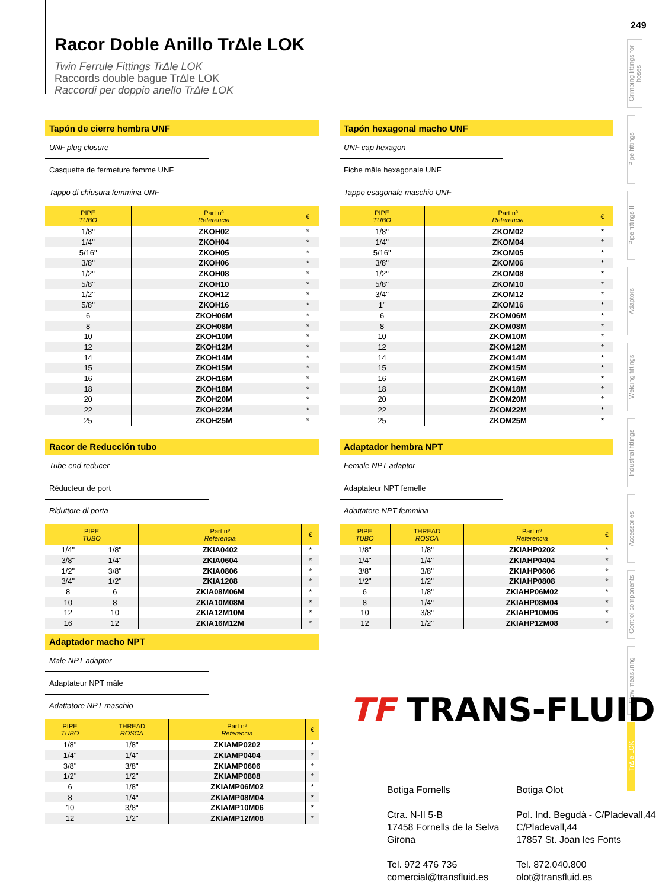Racor Doble Anillo TrΔle LOK
Twin Ferrule Fittings TrΔle LOK
Raccords double bague TrΔle LOK
Raccordi per doppio anello TrΔle LOK
249
Crimping fittings for hoses
Pipe fittings
Pipe fittings II
Adaptors
Welding fittings
Industrial fittings
Accessories
Control components
Flow measuring
TrΔle LOK
Tapón de cierre hembra UNF
UNF plug closure
Casquette de fermeture femme UNF
Tappo di chiusura femmina UNF
| PIPE TUBO | Part nº Referencia | € |
| --- | --- | --- |
| 1/8" | ZKOH02 | * |
| 1/4" | ZKOH04 | * |
| 5/16" | ZKOH05 | * |
| 3/8" | ZKOH06 | * |
| 1/2" | ZKOH08 | * |
| 5/8" | ZKOH10 | * |
| 1/2" | ZKOH12 | * |
| 5/8" | ZKOH16 | * |
| 6 | ZKOH06M | * |
| 8 | ZKOH08M | * |
| 10 | ZKOH10M | * |
| 12 | ZKOH12M | * |
| 14 | ZKOH14M | * |
| 15 | ZKOH15M | * |
| 16 | ZKOH16M | * |
| 18 | ZKOH18M | * |
| 20 | ZKOH20M | * |
| 22 | ZKOH22M | * |
| 25 | ZKOH25M | * |
Tapón hexagonal macho UNF
UNF cap hexagon
Fiche mâle hexagonale UNF
Tappo esagonale maschio UNF
| PIPE TUBO | Part nº Referencia | € |
| --- | --- | --- |
| 1/8" | ZKOM02 | * |
| 1/4" | ZKOM04 | * |
| 5/16" | ZKOM05 | * |
| 3/8" | ZKOM06 | * |
| 1/2" | ZKOM08 | * |
| 5/8" | ZKOM10 | * |
| 3/4" | ZKOM12 | * |
| 1" | ZKOM16 | * |
| 6 | ZKOM06M | * |
| 8 | ZKOM08M | * |
| 10 | ZKOM10M | * |
| 12 | ZKOM12M | * |
| 14 | ZKOM14M | * |
| 15 | ZKOM15M | * |
| 16 | ZKOM16M | * |
| 18 | ZKOM18M | * |
| 20 | ZKOM20M | * |
| 22 | ZKOM22M | * |
| 25 | ZKOM25M | * |
Racor de Reducción tubo
Tube end reducer
Réducteur de port
Riduttore di porta
| PIPE TUBO | | Part nº Referencia | € |
| --- | --- | --- | --- |
| 1/4" | 1/8" | ZKIA0402 | * |
| 3/8" | 1/4" | ZKIA0604 | * |
| 1/2" | 3/8" | ZKIA0806 | * |
| 3/4" | 1/2" | ZKIA1208 | * |
| 8 | 6 | ZKIA08M06M | * |
| 10 | 8 | ZKIA10M08M | * |
| 12 | 10 | ZKIA12M10M | * |
| 16 | 12 | ZKIA16M12M | * |
Adaptador hembra NPT
Female NPT adaptor
Adaptateur NPT femelle
Adattatore NPT femmina
| PIPE TUBO | THREAD ROSCA | Part nº Referencia | € |
| --- | --- | --- | --- |
| 1/8" | 1/8" | ZKIAHP0202 | * |
| 1/4" | 1/4" | ZKIAHP0404 | * |
| 3/8" | 3/8" | ZKIAHP0606 | * |
| 1/2" | 1/2" | ZKIAHP0808 | * |
| 6 | 1/8" | ZKIAHP06M02 | * |
| 8 | 1/4" | ZKIAHP08M04 | * |
| 10 | 3/8" | ZKIAHP10M06 | * |
| 12 | 1/2" | ZKIAHP12M08 | * |
Adaptador macho NPT
Male NPT adaptor
Adaptateur NPT mâle
Adattatore NPT maschio
| PIPE TUBO | THREAD ROSCA | Part nº Referencia | € |
| --- | --- | --- | --- |
| 1/8" | 1/8" | ZKIAMP0202 | * |
| 1/4" | 1/4" | ZKIAMP0404 | * |
| 3/8" | 3/8" | ZKIAMP0606 | * |
| 1/2" | 1/2" | ZKIAMP0808 | * |
| 6 | 1/8" | ZKIAMP06M02 | * |
| 8 | 1/4" | ZKIAMP08M04 | * |
| 10 | 3/8" | ZKIAMP10M06 | * |
| 12 | 1/2" | ZKIAMP12M08 | * |
TF TRANS-FLUID
Botiga Fornells
Ctra. N-II 5-B
17458 Fornells de la Selva
Girona
Tel. 972 476 736
comercial@transfluid.es
Botiga Olot
Pol. Ind. Begudà - C/Pladevall,44
C/Pladevall,44
17857 St. Joan les Fonts
Tel. 872.040.800
olot@transfluid.es